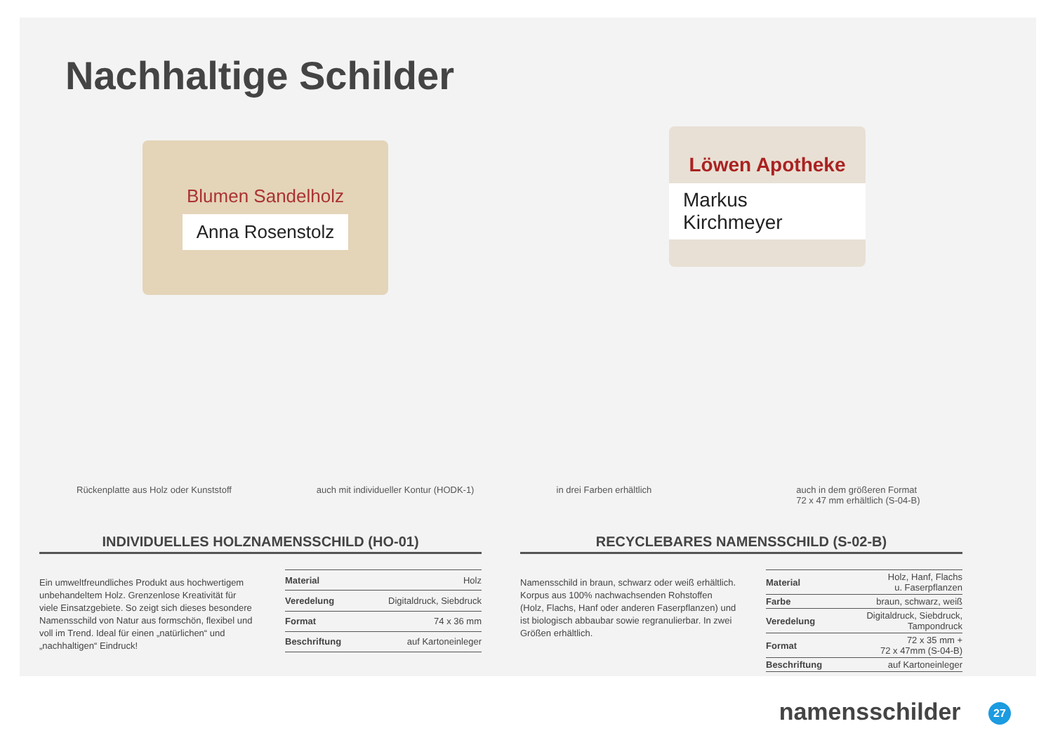Nachhaltige Schilder
Blumen Sandelholz
Anna Rosenstolz
Löwen Apotheke
Markus Kirchmeyer
Rückenplatte aus Holz oder Kunststoff auch mit individueller Kontur (HODK-1) in drei Farben erhältlich auch in dem größeren Format
72 x 47 mm erhältlich (S-04-B)
INDIVIDUELLES HOLZNAMENSSCHILD (HO-01)
Ein umweltfreundliches Produkt aus hochwertigem unbehandeltem Holz. Grenzenlose Kreativität für viele Einsatzgebiete. So zeigt sich dieses besondere Namensschild von Natur aus formschön, flexibel und voll im Trend. Ideal für einen „natürlichen“ und „nachhaltigen“ Eindruck!
| Material | Holz |
| Veredelung | Digitaldruck, Siebdruck |
| Format | 74 x 36 mm |
| Beschriftung | auf Kartoneinleger |
RECYCLEBARES NAMENSSCHILD (S-02-B)
Namensschild in braun, schwarz oder weiß erhältlich. Korpus aus 100% nachwachsenden Rohstoffen (Holz, Flachs, Hanf oder anderen Faserpflanzen) und ist biologisch abbaubar sowie regranulierbar. In zwei Größen erhältlich.
| Material | Holz, Hanf, Flachs u. Faserpflanzen |
| Farbe | braun, schwarz, weiß |
| Veredelung | Digitaldruck, Siebdruck, Tampondruck |
| Format | 72 x 35 mm + 72 x 47mm (S-04-B) |
| Beschriftung | auf Kartoneinleger |
namensschilder 27